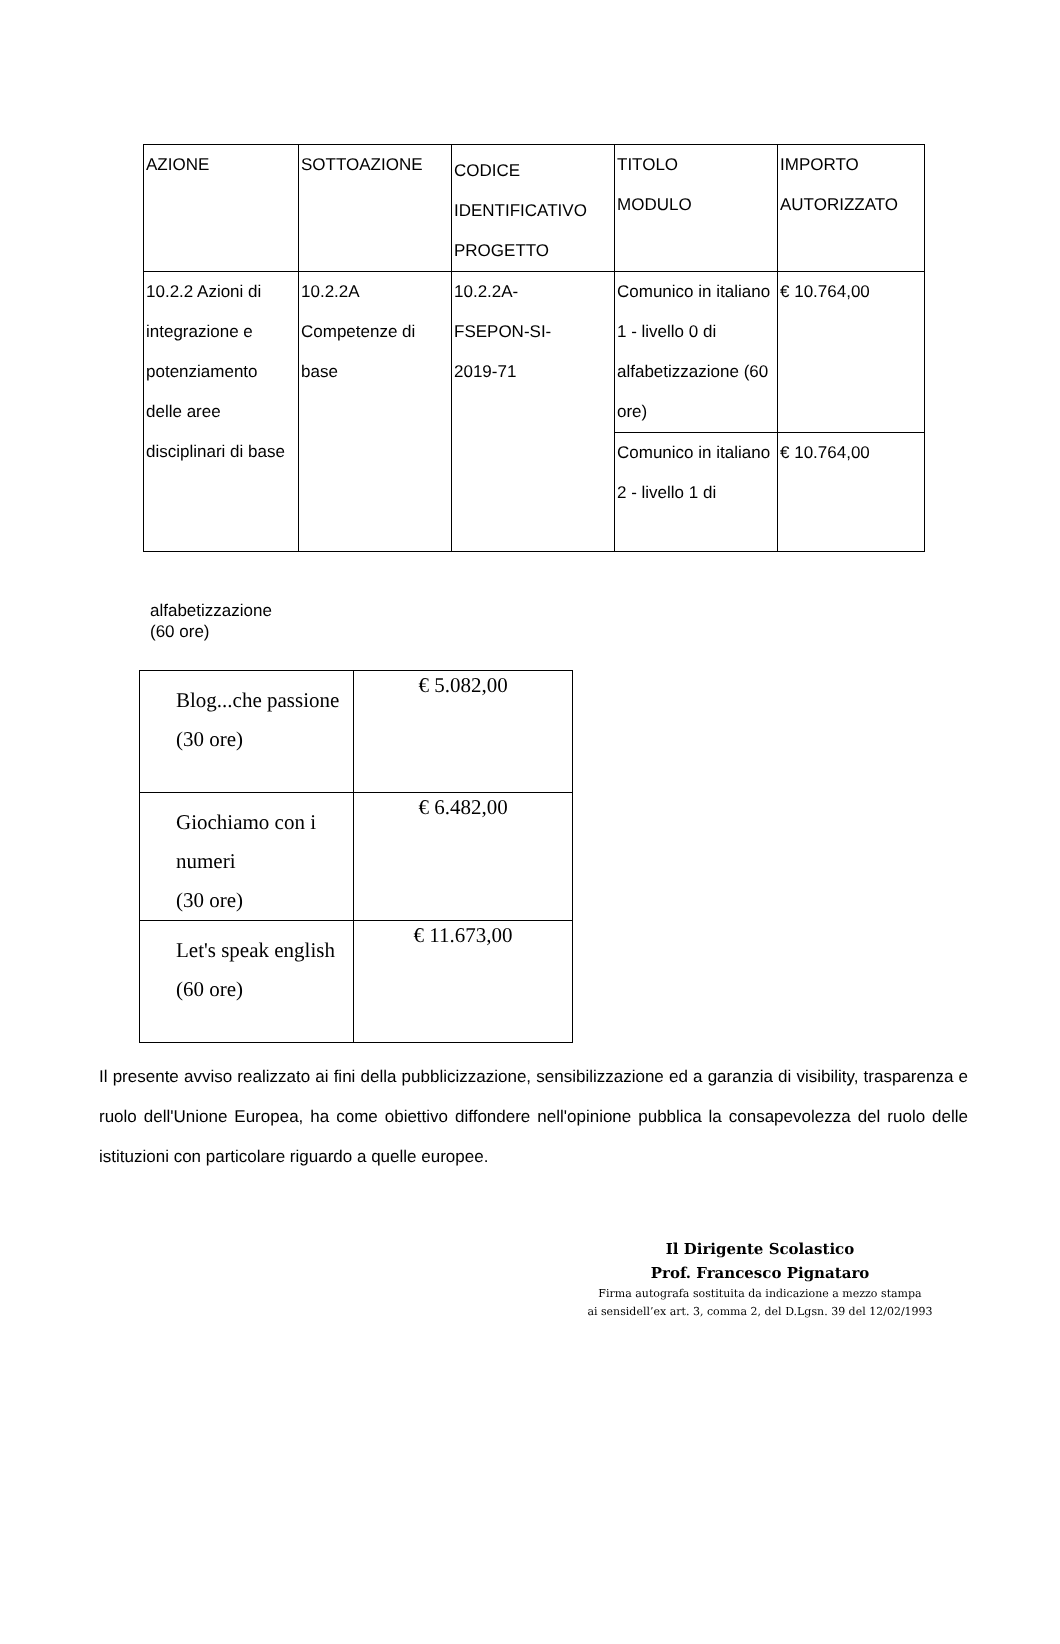| AZIONE | SOTTOAZIONE | CODICE IDENTIFICATIVO PROGETTO | TITOLO MODULO | IMPORTO AUTORIZZATO |
| 10.2.2 Azioni di integrazione e potenziamento delle aree disciplinari di base | 10.2.2A Competenze di base | 10.2.2A- FSEPON-SI- 2019-71 | Comunico in italiano 1 - livello 0 di alfabetizzazione (60 ore) | € 10.764,00 |
| | | | Comunico in italiano 2 - livello 1 di | € 10.764,00 |
alfabetizzazione
(60 ore)
| Blog...che passione (30 ore) | € 5.082,00 |
| Giochiamo con i numeri (30 ore) | € 6.482,00 |
| Let's speak english (60 ore) | € 11.673,00 |
Il presente avviso realizzato ai fini della pubblicizzazione, sensibilizzazione ed a garanzia di visibility, trasparenza e ruolo dell'Unione Europea, ha come obiettivo diffondere nell'opinione pubblica la consapevolezza del ruolo delle istituzioni con particolare riguardo a quelle europee.
Il Dirigente Scolastico
Prof. Francesco Pignataro
Firma autografa sostituita da indicazione a mezzo stampa
ai sensidell’ex art. 3, comma 2, del D.Lgsn. 39 del 12/02/1993